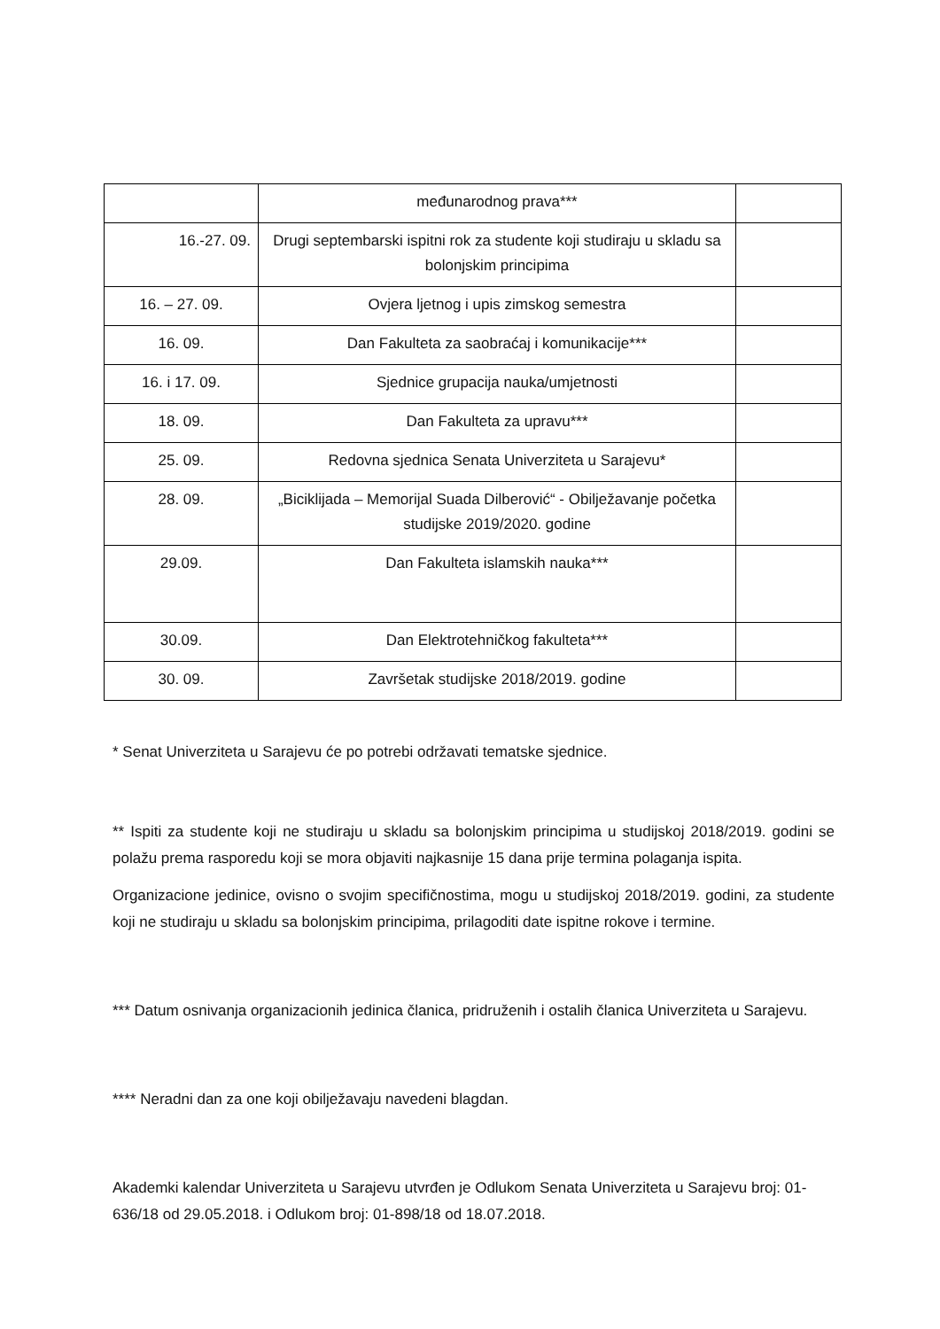| | međunarodnog prava*** | |
| 16.-27. 09. | Drugi septembarski ispitni rok za studente koji studiraju u skladu sa bolonjskim principima | |
| 16. – 27. 09. | Ovjera ljetnog i upis zimskog semestra | |
| 16. 09. | Dan Fakulteta za saobraćaj i komunikacije*** | |
| 16. i 17. 09. | Sjednice grupacija nauka/umjetnosti | |
| 18. 09. | Dan Fakulteta za upravu*** | |
| 25. 09. | Redovna sjednica Senata Univerziteta u Sarajevu* | |
| 28. 09. | „Biciklijada – Memorijal Suada Dilberović“ - Obilježavanje početka studijske 2019/2020. godine | |
| 29.09. | Dan Fakulteta islamskih nauka*** | |
| 30.09. | Dan Elektrotehničkog fakulteta*** | |
| 30. 09. | Završetak studijske 2018/2019. godine | |
* Senat Univerziteta u Sarajevu će po potrebi održavati tematske sjednice.
** Ispiti za studente koji ne studiraju u skladu sa bolonjskim principima u studijskoj 2018/2019. godini se polažu prema rasporedu koji se mora objaviti najkasnije 15 dana prije termina polaganja ispita.
Organizacione jedinice, ovisno o svojim specifičnostima, mogu u studijskoj 2018/2019. godini, za studente koji ne studiraju u skladu sa bolonjskim principima, prilagoditi date ispitne rokove i termine.
*** Datum osnivanja organizacionih jedinica članica, pridruženih i ostalih članica Univerziteta u Sarajevu.
**** Neradni dan za one koji obilježavaju navedeni blagdan.
Akademki kalendar Univerziteta u Sarajevu utvrđen je Odlukom Senata Univerziteta u Sarajevu broj: 01-636/18 od 29.05.2018. i Odlukom broj: 01-898/18 od 18.07.2018.